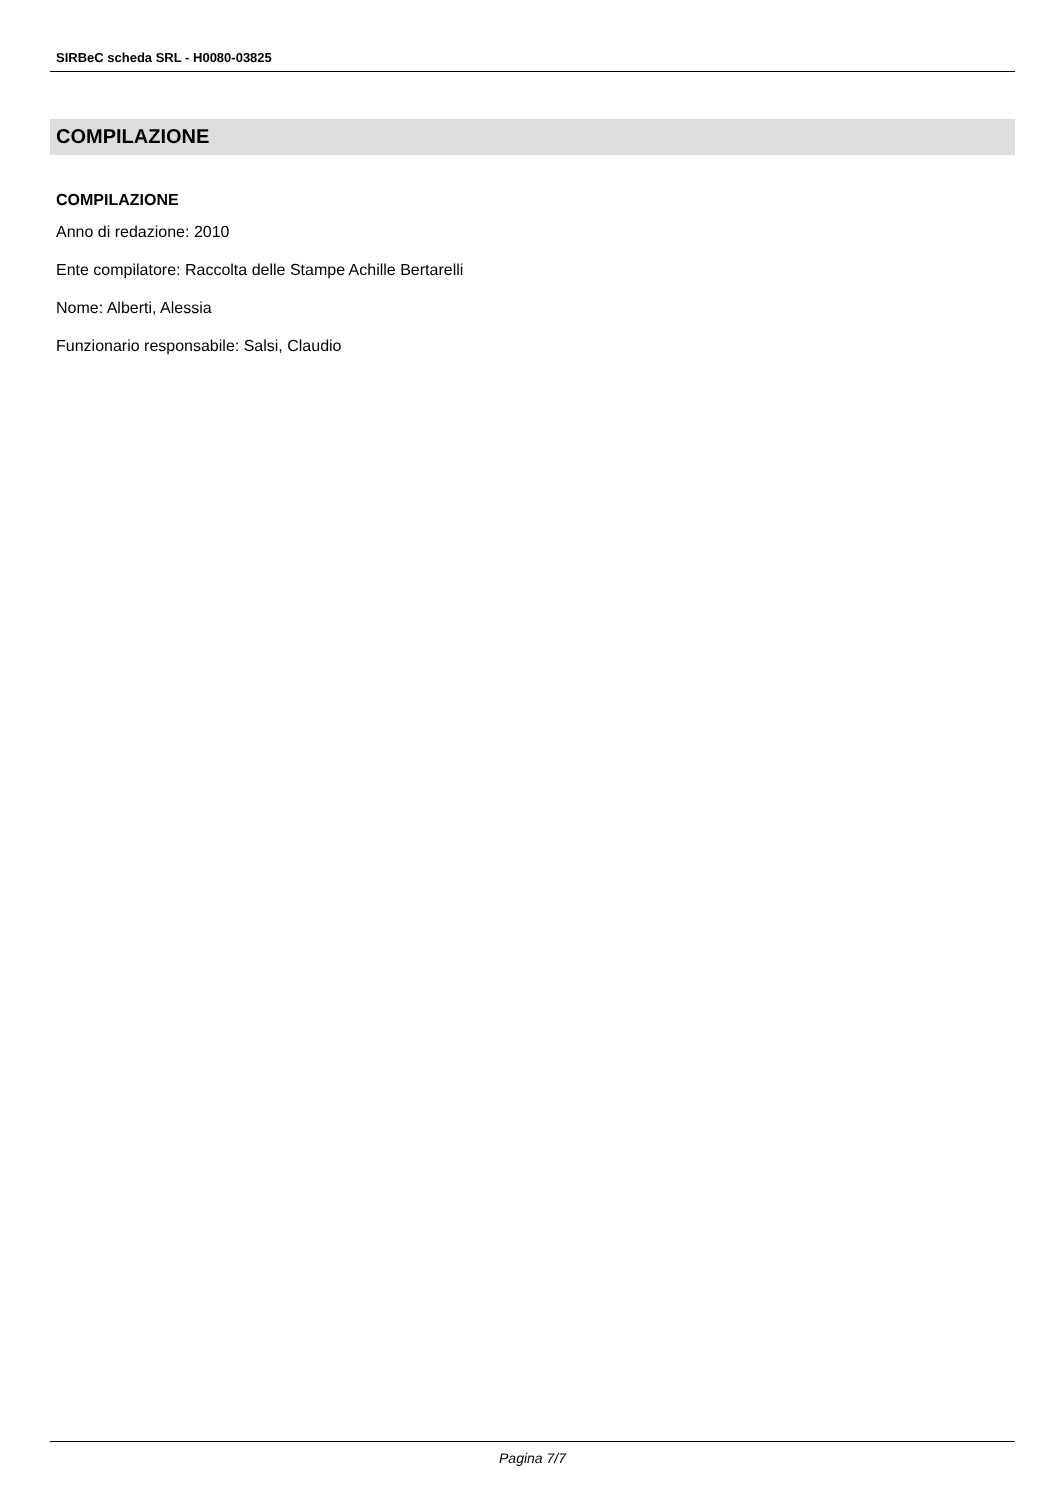SIRBeC scheda SRL - H0080-03825
COMPILAZIONE
COMPILAZIONE
Anno di redazione: 2010
Ente compilatore: Raccolta delle Stampe Achille Bertarelli
Nome: Alberti, Alessia
Funzionario responsabile: Salsi, Claudio
Pagina 7/7